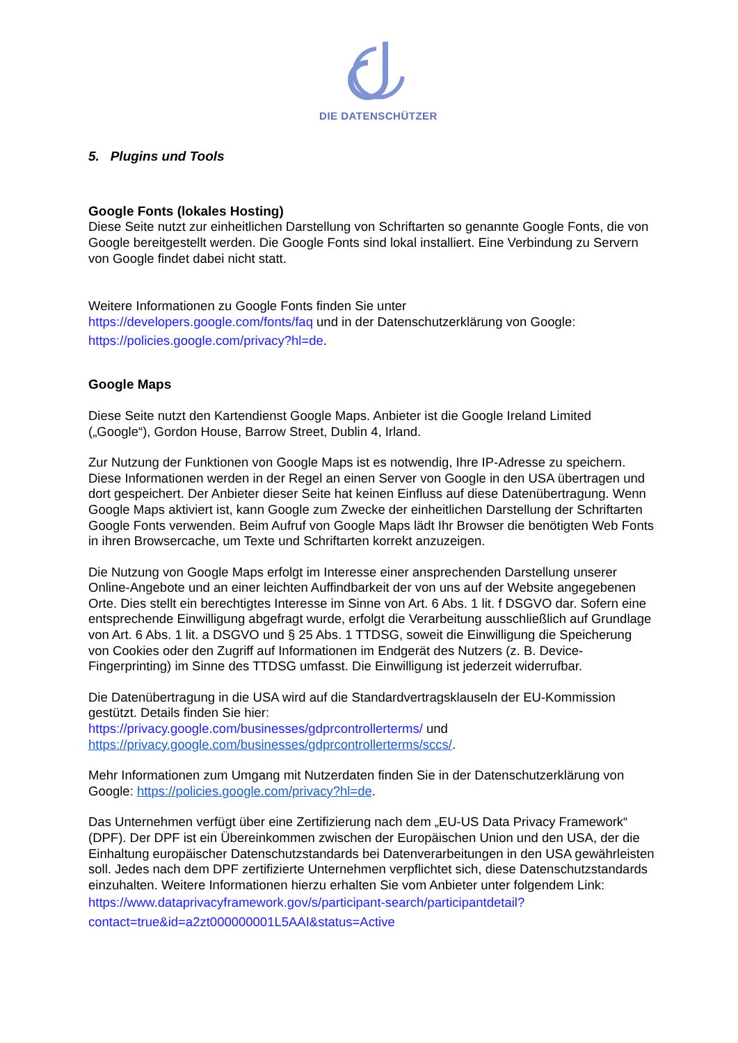DIE DATENSCHÜTZER
5. Plugins und Tools
Google Fonts (lokales Hosting)
Diese Seite nutzt zur einheitlichen Darstellung von Schriftarten so genannte Google Fonts, die von Google bereitgestellt werden. Die Google Fonts sind lokal installiert. Eine Verbindung zu Servern von Google findet dabei nicht statt.
Weitere Informationen zu Google Fonts finden Sie unter
https://developers.google.com/fonts/faq und in der Datenschutzerklärung von Google:
https://policies.google.com/privacy?hl=de.
Google Maps
Diese Seite nutzt den Kartendienst Google Maps. Anbieter ist die Google Ireland Limited („Google“), Gordon House, Barrow Street, Dublin 4, Irland.
Zur Nutzung der Funktionen von Google Maps ist es notwendig, Ihre IP-Adresse zu speichern. Diese Informationen werden in der Regel an einen Server von Google in den USA übertragen und dort gespeichert. Der Anbieter dieser Seite hat keinen Einfluss auf diese Datenübertragung. Wenn Google Maps aktiviert ist, kann Google zum Zwecke der einheitlichen Darstellung der Schriftarten Google Fonts verwenden. Beim Aufruf von Google Maps lädt Ihr Browser die benötigten Web Fonts in ihren Browsercache, um Texte und Schriftarten korrekt anzuzeigen.
Die Nutzung von Google Maps erfolgt im Interesse einer ansprechenden Darstellung unserer Online-Angebote und an einer leichten Auffindbarkeit der von uns auf der Website angegebenen Orte. Dies stellt ein berechtigtes Interesse im Sinne von Art. 6 Abs. 1 lit. f DSGVO dar. Sofern eine entsprechende Einwilligung abgefragt wurde, erfolgt die Verarbeitung ausschließlich auf Grundlage von Art. 6 Abs. 1 lit. a DSGVO und § 25 Abs. 1 TTDSG, soweit die Einwilligung die Speicherung von Cookies oder den Zugriff auf Informationen im Endgerät des Nutzers (z. B. Device-Fingerprinting) im Sinne des TTDSG umfasst. Die Einwilligung ist jederzeit widerrufbar.
Die Datenübertragung in die USA wird auf die Standardvertragsklauseln der EU-Kommission gestützt. Details finden Sie hier:
https://privacy.google.com/businesses/gdprcontrollerterms/ und
https://privacy.google.com/businesses/gdprcontrollerterms/sccs/.
Mehr Informationen zum Umgang mit Nutzerdaten finden Sie in der Datenschutzerklärung von Google: https://policies.google.com/privacy?hl=de.
Das Unternehmen verfügt über eine Zertifizierung nach dem „EU-US Data Privacy Framework“ (DPF). Der DPF ist ein Übereinkommen zwischen der Europäischen Union und den USA, der die Einhaltung europäischer Datenschutzstandards bei Datenverarbeitungen in den USA gewährleisten soll. Jedes nach dem DPF zertifizierte Unternehmen verpflichtet sich, diese Datenschutzstandards einzuhalten. Weitere Informationen hierzu erhalten Sie vom Anbieter unter folgendem Link:
https://www.dataprivacyframework.gov/s/participant-search/participantdetail?
contact=true&id=a2zt000000001L5AAI&status=Active